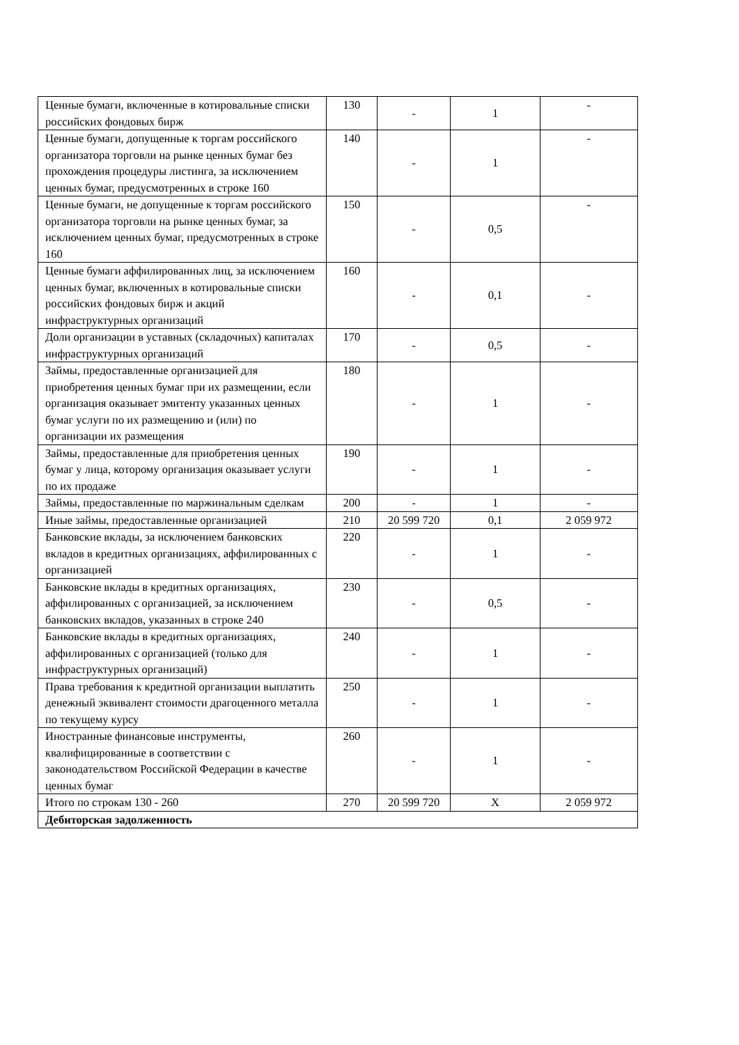| Ценные бумаги, включенные в котировальные списки российских фондовых бирж | 130 | - | 1 | - |
| Ценные бумаги, допущенные к торгам российского организатора торговли на рынке ценных бумаг без прохождения процедуры листинга, за исключением ценных бумаг, предусмотренных в строке 160 | 140 | - | 1 | - |
| Ценные бумаги, не допущенные к торгам российского организатора торговли на рынке ценных бумаг, за исключением ценных бумаг, предусмотренных в строке 160 | 150 | - | 0,5 | - |
| Ценные бумаги аффилированных лиц, за исключением ценных бумаг, включенных в котировальные списки российских фондовых бирж и акций инфраструктурных организаций | 160 | - | 0,1 | - |
| Доли организации в уставных (складочных) капиталах инфраструктурных организаций | 170 | - | 0,5 | - |
| Займы, предоставленные организацией для приобретения ценных бумаг при их размещении, если организация оказывает эмитенту указанных ценных бумаг услуги по их размещению и (или) по организации их размещения | 180 | - | 1 | - |
| Займы, предоставленные для приобретения ценных бумаг у лица, которому организация оказывает услуги по их продаже | 190 | - | 1 | - |
| Займы, предоставленные по маржинальным сделкам | 200 | - | 1 | - |
| Иные займы, предоставленные организацией | 210 | 20 599 720 | 0,1 | 2 059 972 |
| Банковские вклады, за исключением банковских вкладов в кредитных организациях, аффилированных с организацией | 220 | - | 1 | - |
| Банковские вклады в кредитных организациях, аффилированных с организацией, за исключением банковских вкладов, указанных в строке 240 | 230 | - | 0,5 | - |
| Банковские вклады в кредитных организациях, аффилированных с организацией (только для инфраструктурных организаций) | 240 | - | 1 | - |
| Права требования к кредитной организации выплатить денежный эквивалент стоимости драгоценного металла по текущему курсу | 250 | - | 1 | - |
| Иностранные финансовые инструменты, квалифицированные в соответствии с законодательством Российской Федерации в качестве ценных бумаг | 260 | - | 1 | - |
| Итого по строкам 130 - 260 | 270 | 20 599 720 | X | 2 059 972 |
| Дебиторская задолженность | | | | |